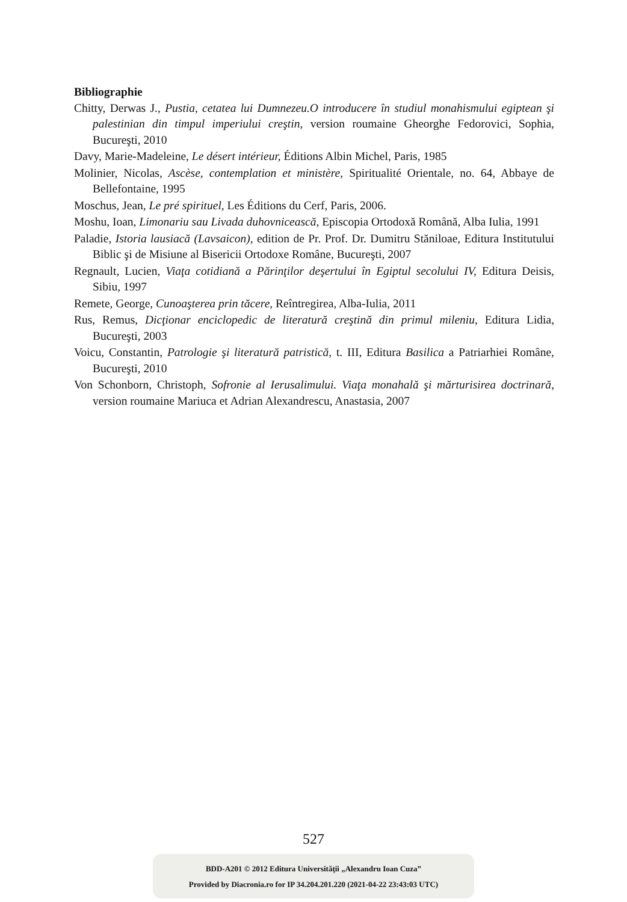Bibliographie
Chitty, Derwas J., Pustia, cetatea lui Dumnezeu.O introducere în studiul monahismului egiptean şi palestinian din timpul imperiului creştin, version roumaine Gheorghe Fedorovici, Sophia, Bucureşti, 2010
Davy, Marie-Madeleine, Le désert intérieur, Éditions Albin Michel, Paris, 1985
Molinier, Nicolas, Ascèse, contemplation et ministère, Spiritualité Orientale, no. 64, Abbaye de Bellefontaine, 1995
Moschus, Jean, Le pré spirituel, Les Éditions du Cerf, Paris, 2006.
Moshu, Ioan, Limonariu sau Livada duhovnicească, Episcopia Ortodoxă Română, Alba Iulia, 1991
Paladie, Istoria lausiacă (Lavsaicon), edition de Pr. Prof. Dr. Dumitru Stăniloae, Editura Institutului Biblic şi de Misiune al Bisericii Ortodoxe Române, Bucureşti, 2007
Regnault, Lucien, Viaţa cotidiană a Părinţilor deşertului în Egiptul secolului IV, Editura Deisis, Sibiu, 1997
Remete, George, Cunoaşterea prin tăcere, Reîntregirea, Alba-Iulia, 2011
Rus, Remus, Dicţionar enciclopedic de literatură creştină din primul mileniu, Editura Lidia, Bucureşti, 2003
Voicu, Constantin, Patrologie şi literatură patristică, t. III, Editura Basilica a Patriarhiei Române, Bucureşti, 2010
Von Schonborn, Christoph, Sofronie al Ierusalimului. Viaţa monahală şi mărturisirea doctrinară, version roumaine Mariuca et Adrian Alexandrescu, Anastasia, 2007
527
BDD-A201 © 2012 Editura Universităţii „Alexandru Ioan Cuza”
Provided by Diacronia.ro for IP 34.204.201.220 (2021-04-22 23:43:03 UTC)